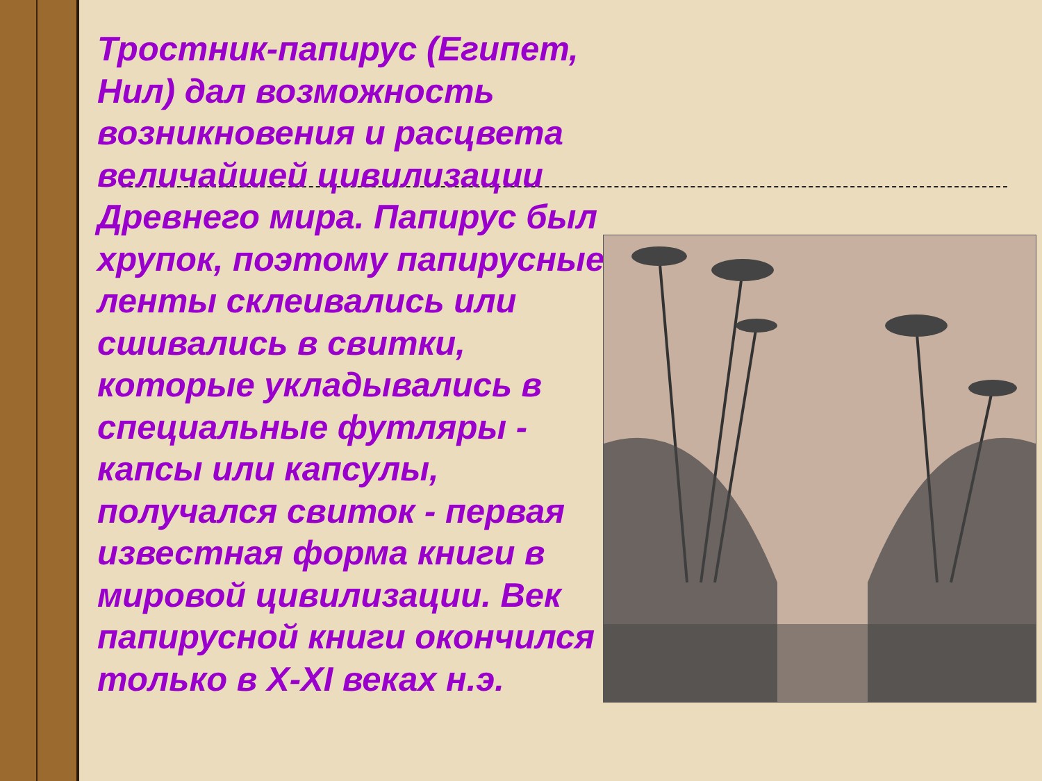Тростник-папирус (Египет, Нил) дал возможность возникновения и расцвета величайшей цивилизации Древнего мира. Папирус был хрупок, поэтому папирусные ленты склеивались или сшивались в свитки, которые укладывались в специальные футляры - капсы или капсулы, получался свиток - первая известная форма книги в мировой цивилизации. Век папирусной книги окончился только в X-XI веках н.э.